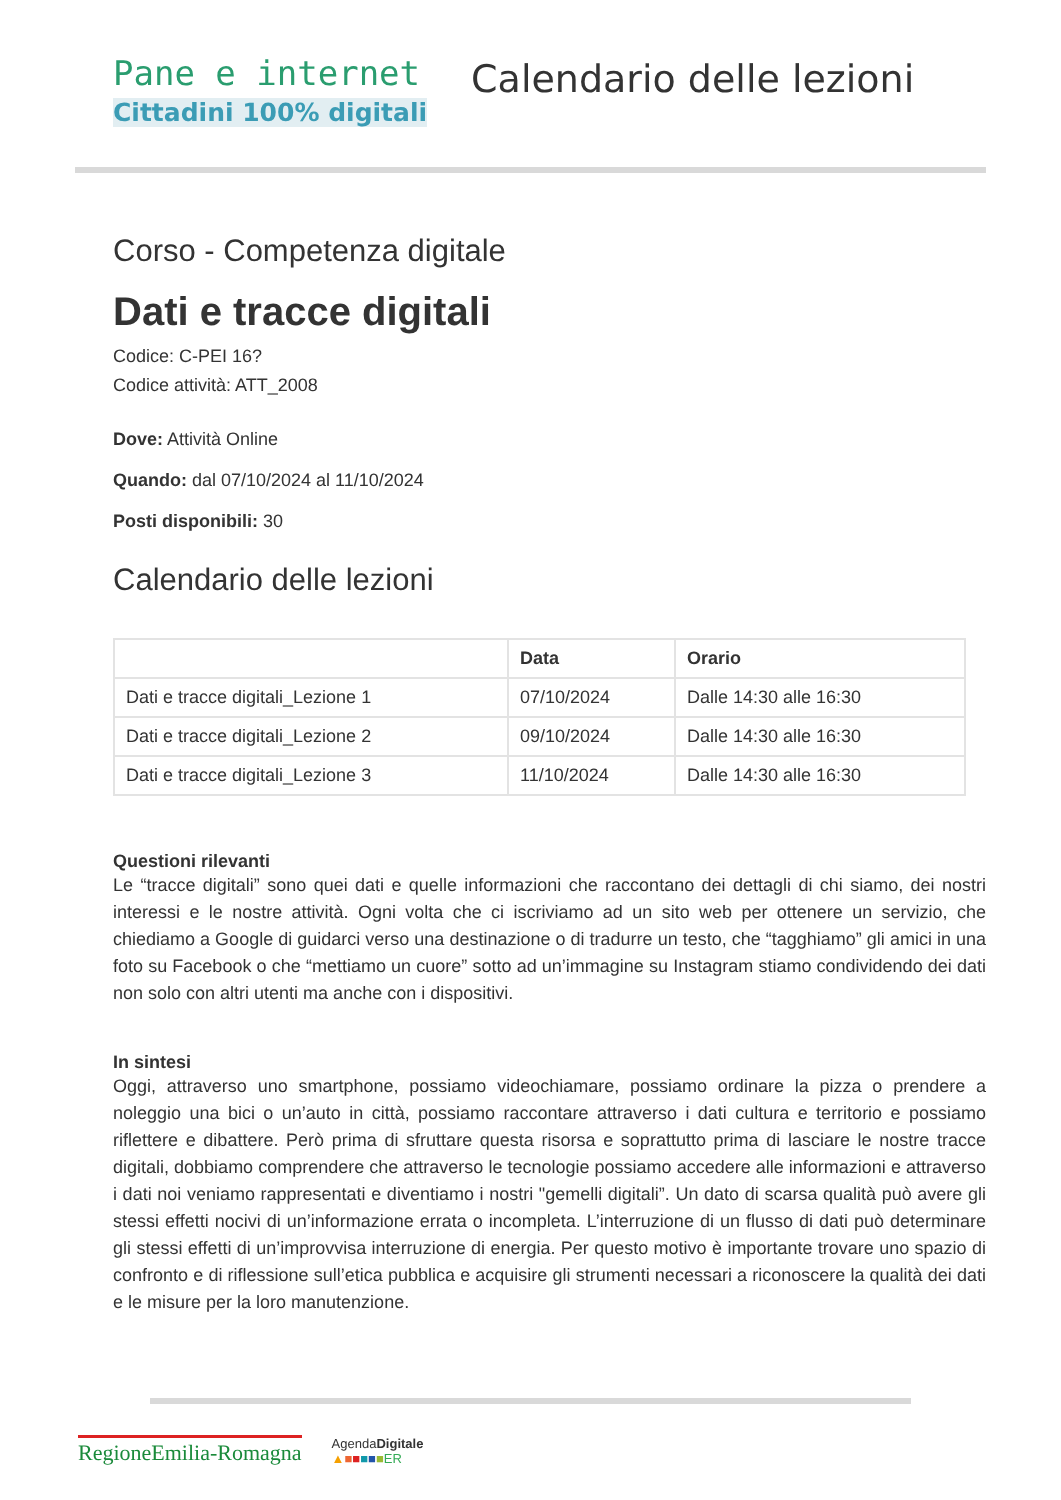Pane e internet
Cittadini 100% digitali
Calendario delle lezioni
Corso - Competenza digitale
Dati e tracce digitali
Codice: C-PEI 16?
Codice attività: ATT_2008
Dove: Attività Online
Quando: dal 07/10/2024 al 11/10/2024
Posti disponibili: 30
Calendario delle lezioni
| | Data | Orario |
| --- | --- | --- |
| Dati e tracce digitali_Lezione 1 | 07/10/2024 | Dalle 14:30 alle 16:30 |
| Dati e tracce digitali_Lezione 2 | 09/10/2024 | Dalle 14:30 alle 16:30 |
| Dati e tracce digitali_Lezione 3 | 11/10/2024 | Dalle 14:30 alle 16:30 |
Questioni rilevanti
Le “tracce digitali” sono quei dati e quelle informazioni che raccontano dei dettagli di chi siamo, dei nostri interessi e le nostre attività. Ogni volta che ci iscriviamo ad un sito web per ottenere un servizio, che chiediamo a Google di guidarci verso una destinazione o di tradurre un testo, che “tagghiamo” gli amici in una foto su Facebook o che “mettiamo un cuore” sotto ad un’immagine su Instagram stiamo condividendo dei dati non solo con altri utenti ma anche con i dispositivi.
In sintesi
Oggi, attraverso uno smartphone, possiamo videochiamare, possiamo ordinare la pizza o prendere a noleggio una bici o un’auto in città, possiamo raccontare attraverso i dati cultura e territorio e possiamo riflettere e dibattere. Però prima di sfruttare questa risorsa e soprattutto prima di lasciare le nostre tracce digitali, dobbiamo comprendere che attraverso le tecnologie possiamo accedere alle informazioni e attraverso i dati noi veniamo rappresentati e diventiamo i nostri "gemelli digitali”. Un dato di scarsa qualità può avere gli stessi effetti nocivi di un’informazione errata o incompleta. L’interruzione di un flusso di dati può determinare gli stessi effetti di un’improvvisa interruzione di energia. Per questo motivo è importante trovare uno spazio di confronto e di riflessione sull’etica pubblica e acquisire gli strumenti necessari a riconoscere la qualità dei dati e le misure per la loro manutenzione.
RegioneEmilia-Romagna
AgendaDigitale
▲■■■■■ER